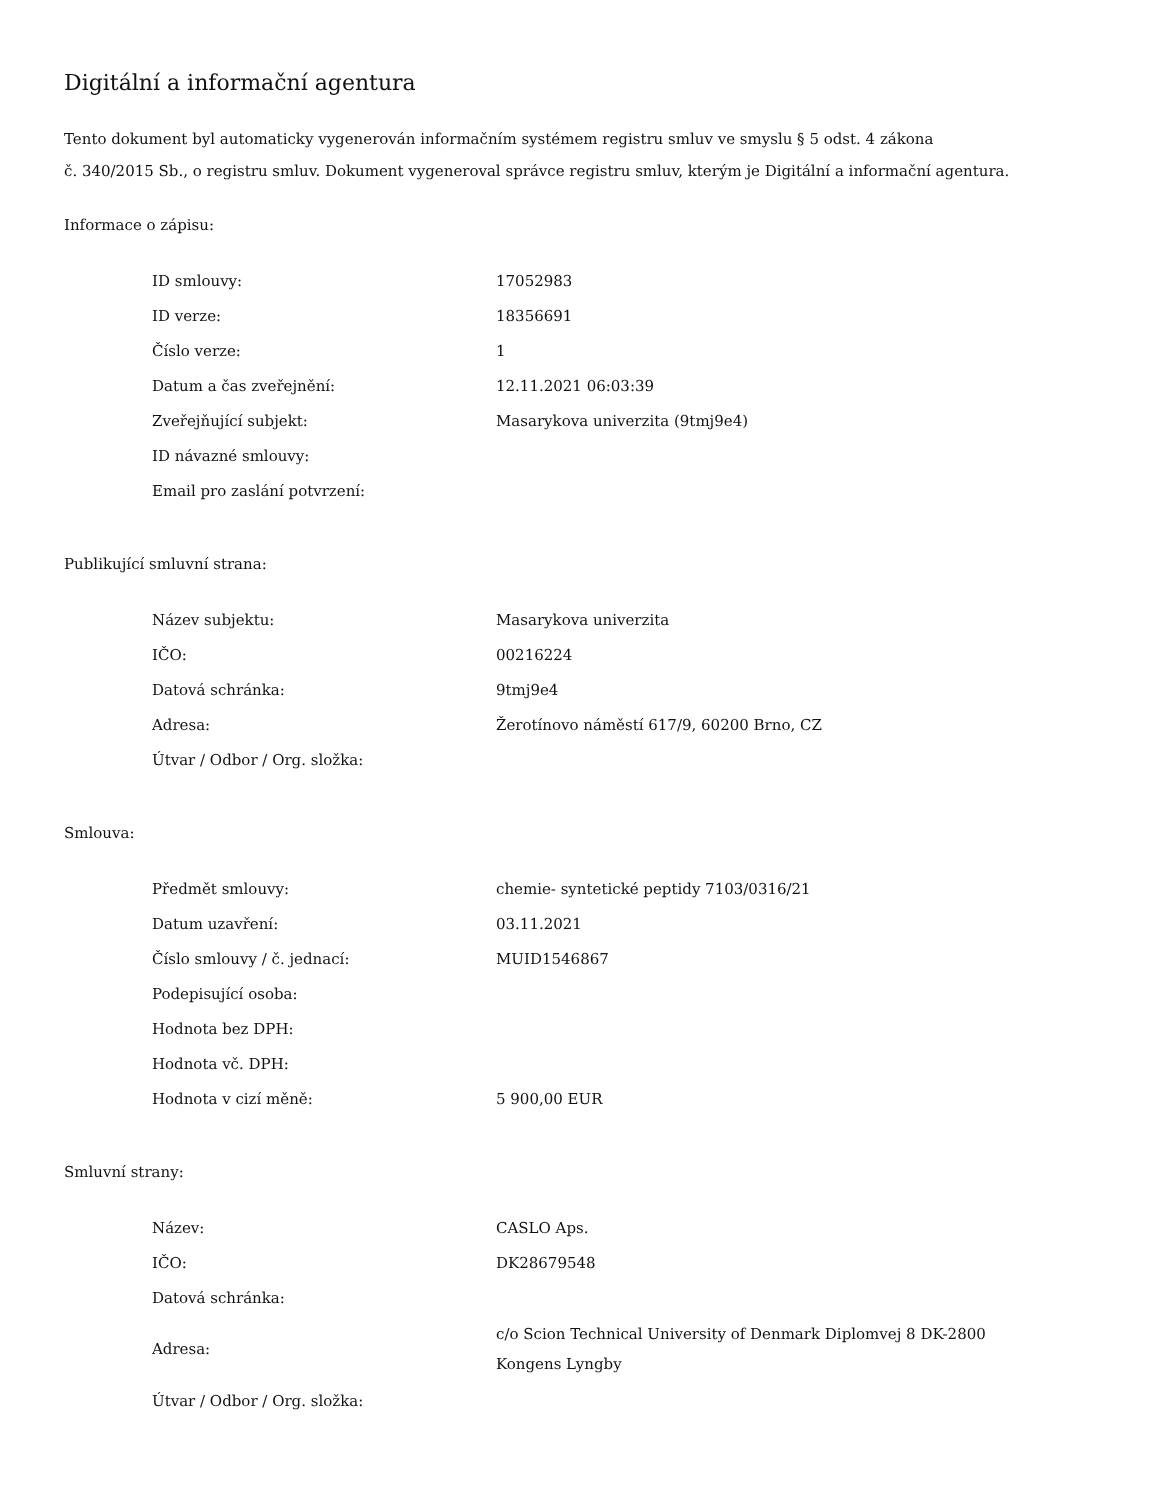Digitální a informační agentura
Tento dokument byl automaticky vygenerován informačním systémem registru smluv ve smyslu § 5 odst. 4 zákona
č. 340/2015 Sb., o registru smluv. Dokument vygeneroval správce registru smluv, kterým je Digitální a informační agentura.
Informace o zápisu:
| ID smlouvy: | 17052983 |
| ID verze: | 18356691 |
| Číslo verze: | 1 |
| Datum a čas zveřejnění: | 12.11.2021 06:03:39 |
| Zveřejňující subjekt: | Masarykova univerzita (9tmj9e4) |
| ID návazné smlouvy: | |
| Email pro zaslání potvrzení: | |
Publikující smluvní strana:
| Název subjektu: | Masarykova univerzita |
| IČO: | 00216224 |
| Datová schránka: | 9tmj9e4 |
| Adresa: | Žerotínovo náměstí 617/9, 60200 Brno, CZ |
| Útvar / Odbor / Org. složka: | |
Smlouva:
| Předmět smlouvy: | chemie- syntetické peptidy 7103/0316/21 |
| Datum uzavření: | 03.11.2021 |
| Číslo smlouvy / č. jednací: | MUID1546867 |
| Podepisující osoba: | |
| Hodnota bez DPH: | |
| Hodnota vč. DPH: | |
| Hodnota v cizí měně: | 5 900,00 EUR |
Smluvní strany:
| Název: | CASLO Aps. |
| IČO: | DK28679548 |
| Datová schránka: | |
| Adresa: | c/o Scion Technical University of Denmark Diplomvej 8 DK-2800 Kongens Lyngby |
| Útvar / Odbor / Org. složka: | |